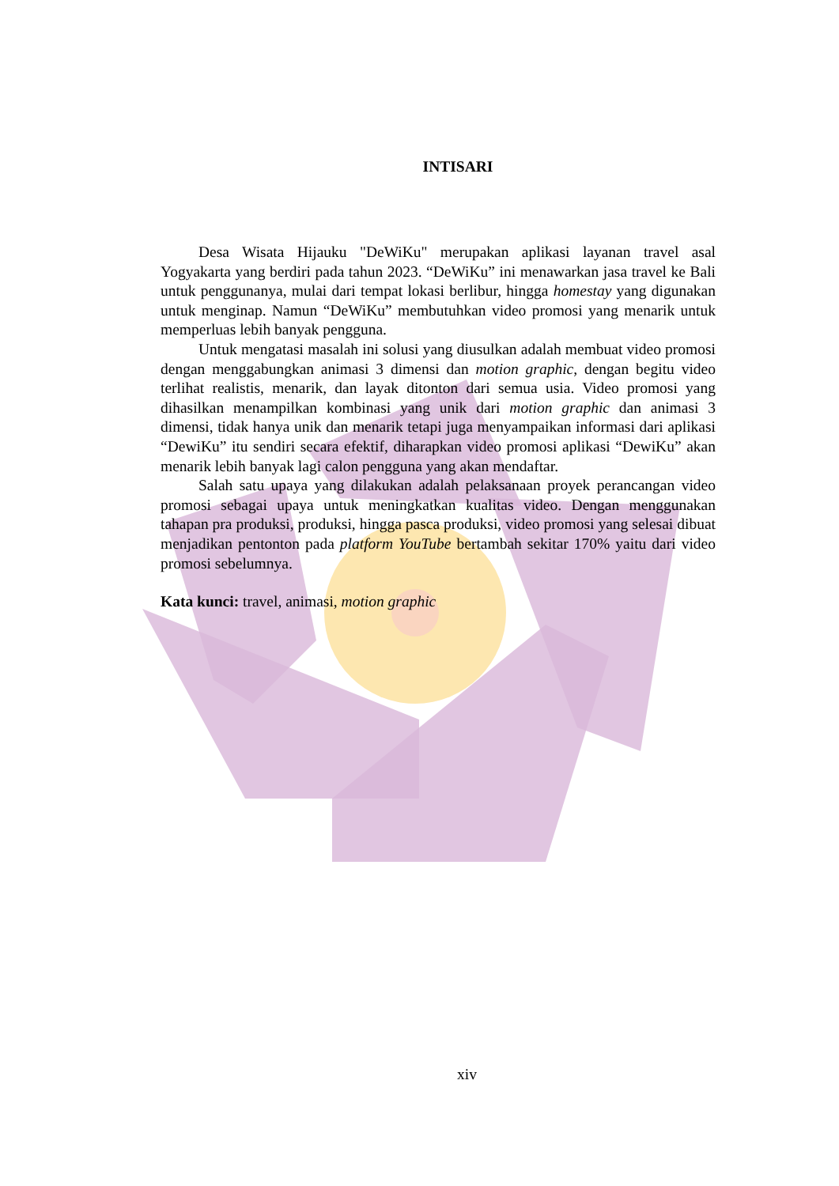INTISARI
Desa Wisata Hijauku "DeWiKu" merupakan aplikasi layanan travel asal Yogyakarta yang berdiri pada tahun 2023. “DeWiKu” ini menawarkan jasa travel ke Bali untuk penggunanya, mulai dari tempat lokasi berlibur, hingga homestay yang digunakan untuk menginap. Namun “DeWiKu” membutuhkan video promosi yang menarik untuk memperluas lebih banyak pengguna.
Untuk mengatasi masalah ini solusi yang diusulkan adalah membuat video promosi dengan menggabungkan animasi 3 dimensi dan motion graphic, dengan begitu video terlihat realistis, menarik, dan layak ditonton dari semua usia. Video promosi yang dihasilkan menampilkan kombinasi yang unik dari motion graphic dan animasi 3 dimensi, tidak hanya unik dan menarik tetapi juga menyampaikan informasi dari aplikasi “DewiKu” itu sendiri secara efektif, diharapkan video promosi aplikasi “DewiKu” akan menarik lebih banyak lagi calon pengguna yang akan mendaftar.
Salah satu upaya yang dilakukan adalah pelaksanaan proyek perancangan video promosi sebagai upaya untuk meningkatkan kualitas video. Dengan menggunakan tahapan pra produksi, produksi, hingga pasca produksi, video promosi yang selesai dibuat menjadikan pentonton pada platform YouTube bertambah sekitar 170% yaitu dari video promosi sebelumnya.
Kata kunci: travel, animasi, motion graphic
xiv